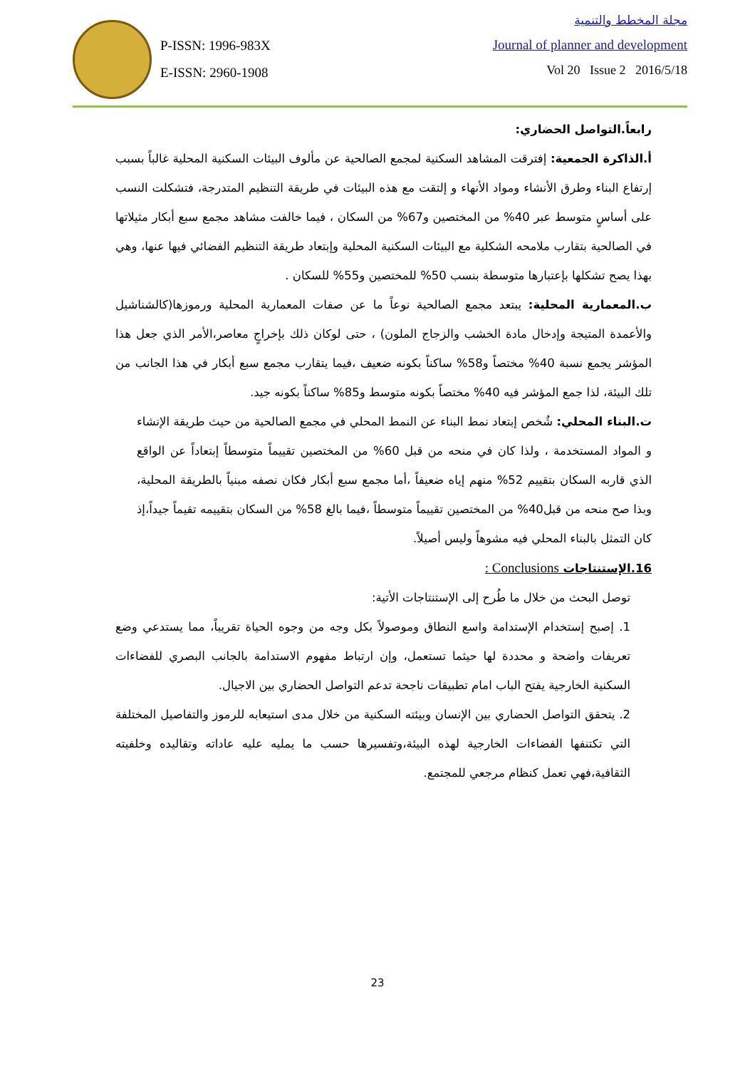P-ISSN: 1996-983X
E-ISSN: 2960-1908
مجلة المخطط والتنمية
Journal of planner and development
Vol 20 Issue 2 2016/5/18
رابعاً.التواصل الحضاري:
أ.الذاكرة الجمعية: إفترقت المشاهد السكنية لمجمع الصالحية عن مألوف البيئات السكنية المحلية غالباً بسبب إرتفاع البناء وطرق الأنشاء ومواد الأنهاء و إلتقت مع هذه البيئات في طريقة التنظيم المتدرجة، فتشكلت النسب على أساسٍ متوسط عبر 40% من المختصين و67% من السكان ، فيما خالفت مشاهد مجمع سبع أبكار مثيلاتها في الصالحية بتقارب ملامحه الشكلية مع البيئات السكنية المحلية وإبتعاد طريقة التنظيم الفضائي فيها عنها، وهي بهذا يصح تشكلها بإعتبارها متوسطة بنسب 50% للمختصين و55% للسكان .
ب.المعمارية المحلية: يبتعد مجمع الصالحية نوعاً ما عن صفات المعمارية المحلية ورموزها(كالشناشيل والأعمدة المتيجة وإدخال مادة الخشب والزجاج الملون) ، حتى لوكان ذلك بإخراجٍ معاصر،الأمر الذي جعل هذا المؤشر يجمع نسبة 40% مختصاً و58% ساكناً بكونه ضعيف ،فيما يتقارب مجمع سبع أبكار في هذا الجانب من تلك البيئة، لذا جمع المؤشر فيه 40% مختصاً بكونه متوسط و85% ساكناً بكونه جيد.
ت.البناء المحلي: شُخص إبتعاد نمط البناء عن النمط المحلي في مجمع الصالحية من حيث طريقة الإنشاء و المواد المستخدمة ، ولذا كان في منحه من قبل 60% من المختصين تقييماً متوسطاً إبتعاداً عن الواقع الذي قاربه السكان بتقييم 52% منهم إياه ضعيفاً ،أما مجمع سبع أبكار فكان نصفه مبنياً بالطريقة المحلية، وبذا صح منحه من قبل40% من المختصين تقييماً متوسطاً ،فيما بالغ 58% من السكان بتقييمه تقيماً جيداً،إذ كان التمثل بالبناء المحلي فيه مشوهاً وليس أصيلاً.
16.الإستنتاجات Conclusions :
توصل البحث من خلال ما طُرح إلى الإستنتاجات الأتية:
1. إصبح إستخدام الإستدامة واسع النطاق وموصولاً بكل وجه من وجوه الحياة تقريباً، مما يستدعي وضع تعريفات واضحة و محددة لها حيثما تستعمل، وإن ارتباط مفهوم الاستدامة بالجانب البصري للفضاءات السكنية الخارجية يفتح الباب امام تطبيقات ناجحة تدعم التواصل الحضاري بين الاجيال.
2. يتحقق التواصل الحضاري بين الإنسان وبيئته السكنية من خلال مدى استيعابه للرموز والتفاصيل المختلفة التي تكتنفها الفضاءات الخارجية لهذه البيئة،وتفسيرها حسب ما يمليه عليه عاداته وتقاليده وخلفيته الثقافية،فهي تعمل كنظام مرجعي للمجتمع.
23